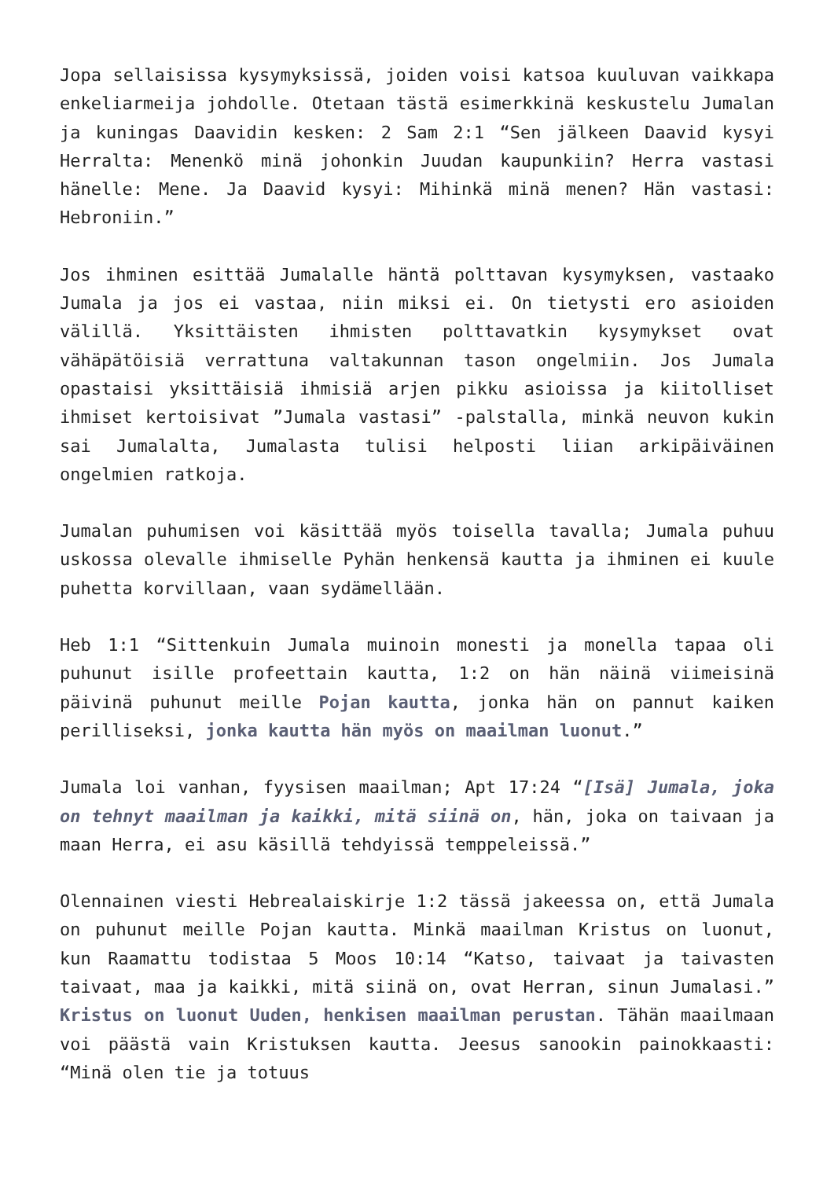Jopa sellaisissa kysymyksissä, joiden voisi katsoa kuuluvan vaikkapa enkeliarmeija johdolle. Otetaan tästä esimerkkinä keskustelu Jumalan ja kuningas Daavidin kesken: 2 Sam 2:1 “Sen jälkeen Daavid kysyi Herralta: Menenkö minä johonkin Juudan kaupunkiin? Herra vastasi hänelle: Mene. Ja Daavid kysyi: Mihinkä minä menen? Hän vastasi: Hebroniin.”
Jos ihminen esittää Jumalalle häntä polttavan kysymyksen, vastaako Jumala ja jos ei vastaa, niin miksi ei. On tietysti ero asioiden välillä. Yksittäisten ihmisten polttavatkin kysymykset ovat vähäpätöisiä verrattuna valtakunnan tason ongelmiin. Jos Jumala opastaisi yksittäisiä ihmisiä arjen pikku asioissa ja kiitolliset ihmiset kertoisivat ”Jumala vastasi” -palstalla, minkä neuvon kukin sai Jumalalta, Jumalasta tulisi helposti liian arkipäiväinen ongelmien ratkoja.
Jumalan puhumisen voi käsittää myös toisella tavalla; Jumala puhuu uskossa olevalle ihmiselle Pyhän henkensä kautta ja ihminen ei kuule puhetta korvillaan, vaan sydämellään.
Heb 1:1 “Sittenkuin Jumala muinoin monesti ja monella tapaa oli puhunut isille profeettain kautta, 1:2 on hän näinä viimeisinä päivinä puhunut meille Pojan kautta, jonka hän on pannut kaiken perilliseksi, jonka kautta hän myös on maailman luonut.”
Jumala loi vanhan, fyysisen maailman; Apt 17:24 “[Isä] Jumala, joka on tehnyt maailman ja kaikki, mitä siinä on, hän, joka on taivaan ja maan Herra, ei asu käsillä tehdyissä temppeleissä.”
Olennainen viesti Hebrealaiskirje 1:2 tässä jakeessa on, että Jumala on puhunut meille Pojan kautta. Minkä maailman Kristus on luonut, kun Raamattu todistaa 5 Moos 10:14 “Katso, taivaat ja taivasten taivaat, maa ja kaikki, mitä siinä on, ovat Herran, sinun Jumalasi.” Kristus on luonut Uuden, henkisen maailman perustan. Tähän maailmaan voi päästä vain Kristuksen kautta. Jeesus sanookin painokkaasti: “Minä olen tie ja totuus